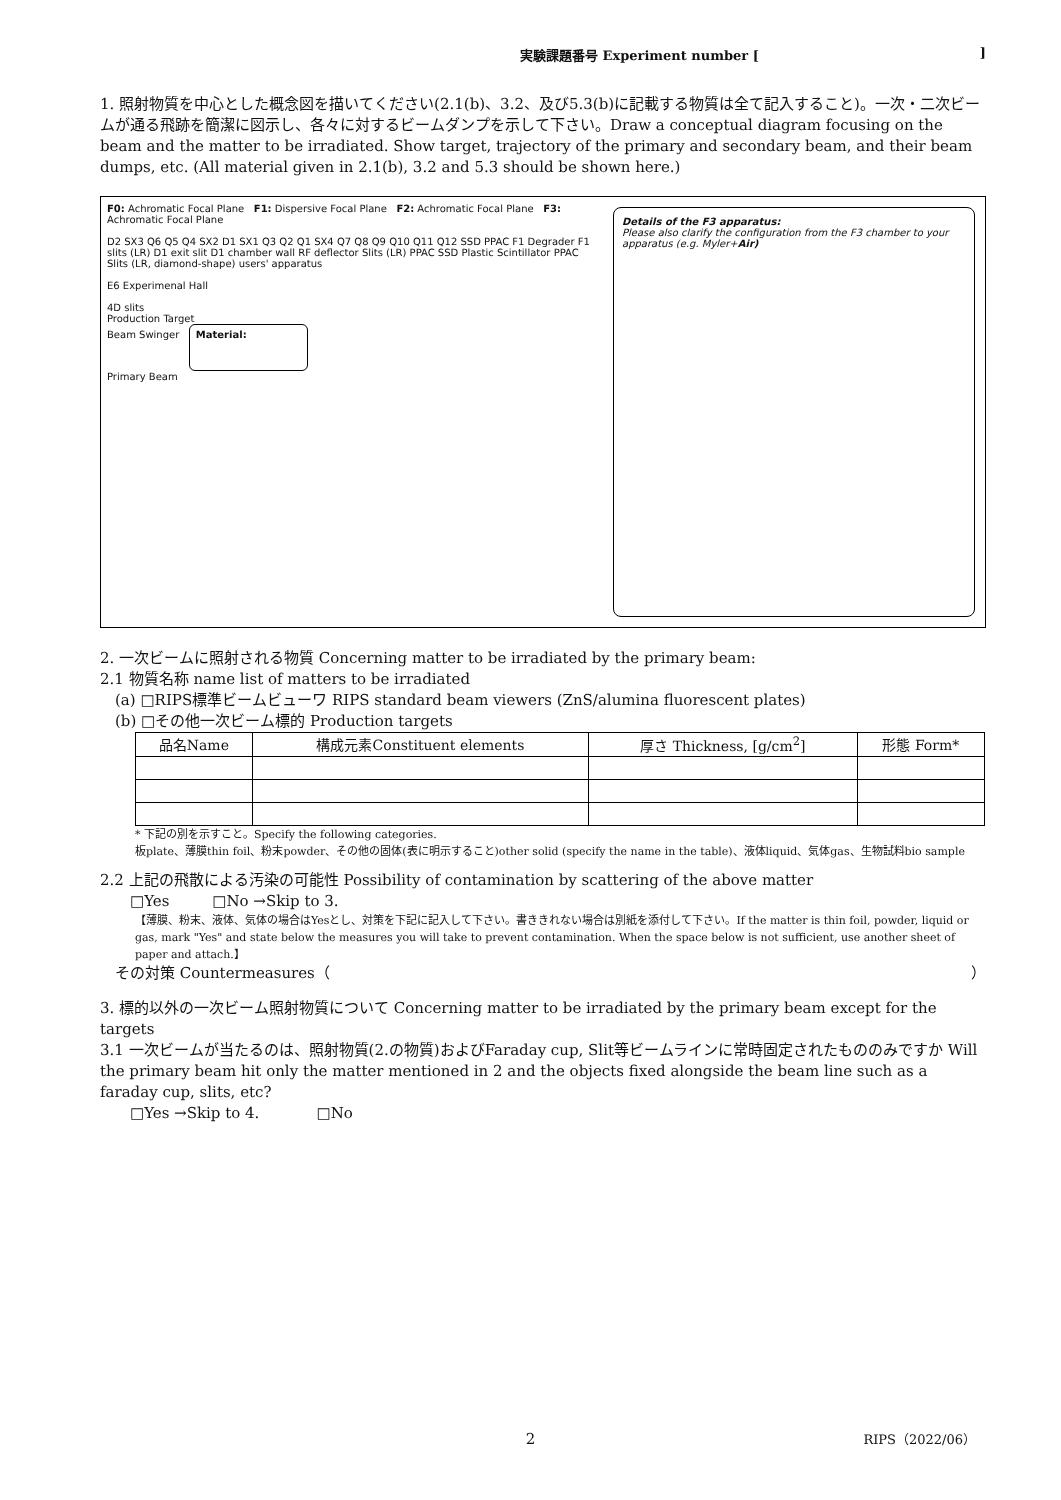実験課題番号 Experiment number []
1. 照射物質を中心とした概念図を描いてください(2.1(b)、3.2、及び5.3(b)に記載する物質は全て記入すること)。一次・二次ビームが通る飛跡を簡潔に図示し、各々に対するビームダンプを示して下さい。Draw a conceptual diagram focusing on the beam and the matter to be irradiated. Show target, trajectory of the primary and secondary beam, and their beam dumps, etc. (All material given in 2.1(b), 3.2 and 5.3 should be shown here.)
F0: Achromatic Focal Plane F1: Dispersive Focal Plane F2: Achromatic Focal Plane F3: Achromatic Focal Plane
D2 SX3 Q6 Q5 Q4 SX2 D1 SX1 Q3 Q2 Q1 SX4 Q7 Q8 Q9 Q10 Q11 Q12 SSD PPAC F1 Degrader F1 slits (LR) D1 exit slit D1 chamber wall RF deflector Slits (LR) PPAC SSD Plastic Scintillator PPAC Slits (LR, diamond-shape) users' apparatus
E6 Experimenal Hall
4D slits
Production Target
Beam Swinger Material:
Primary Beam
Details of the F3 apparatus:
Please also clarify the configuration from the F3 chamber to your apparatus (e.g. Myler+Air)
2. 一次ビームに照射される物質 Concerning matter to be irradiated by the primary beam:
2.1 物質名称 name list of matters to be irradiated
(a) □RIPS標準ビームビューワ RIPS standard beam viewers (ZnS/alumina fluorescent plates)
(b) □その他一次ビーム標的 Production targets
| 品名Name | 構成元素Constituent elements | 厚さ Thickness, [g/cm<sup>2</sup>] | 形態 Form* |
| --- | --- | --- | --- |
* 下記の別を示すこと。Specify the following categories.
板plate、薄膜thin foil、粉末powder、その他の固体(表に明示すること)other solid (specify the name in the table)、液体liquid、気体gas、生物試料bio sample
2.2 上記の飛散による汚染の可能性 Possibility of contamination by scattering of the above matter
□Yes □No →Skip to 3.
【薄膜、粉末、液体、気体の場合はYesとし、対策を下記に記入して下さい。書ききれない場合は別紙を添付して下さい。If the matter is thin foil, powder, liquid or gas, mark "Yes" and state below the measures you will take to prevent contamination. When the space below is not sufficient, use another sheet of paper and attach.】
その対策 Countermeasures（ ）
3. 標的以外の一次ビーム照射物質について Concerning matter to be irradiated by the primary beam except for the targets
3.1 一次ビームが当たるのは、照射物質(2.の物質)およびFaraday cup, Slit等ビームラインに常時固定されたもののみですか Will the primary beam hit only the matter mentioned in 2 and the objects fixed alongside the beam line such as a faraday cup, slits, etc?
□Yes →Skip to 4. □No
RIPS（2022/06） 2